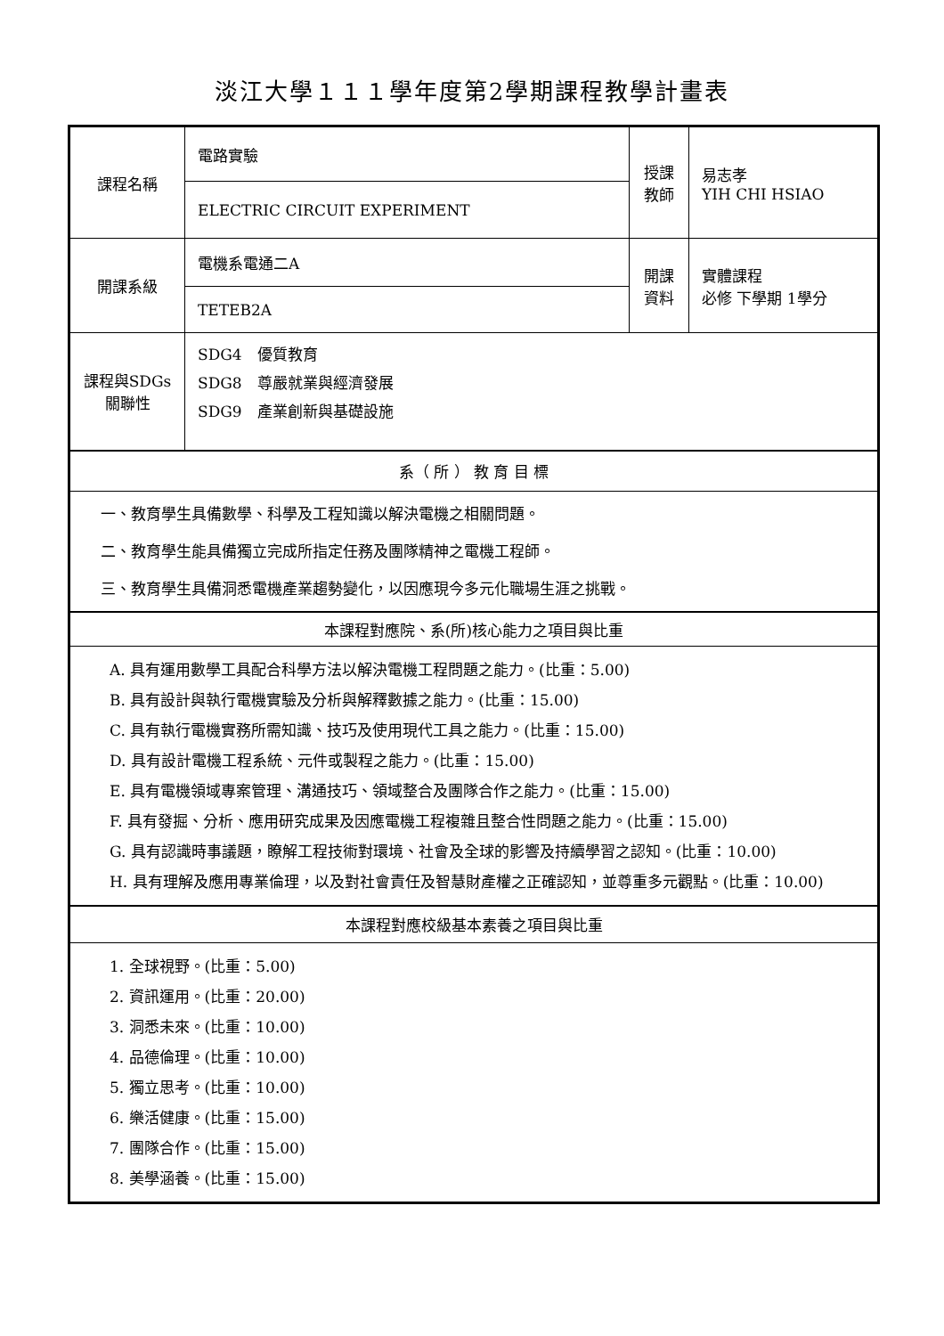淡江大學１１１學年度第2學期課程教學計畫表
| 課程名稱 | 電路實驗 | 授課 教師 | 易志孝 YIH CHI HSIAO |
| | ELECTRIC CIRCUIT EXPERIMENT | | |
| 開課系級 | 電機系電通二A | 開課 資料 | 實體課程 必修 下學期 1學分 |
| | TETEB2A | | |
| 課程與SDGs 關聯性 | SDG4 優質教育 SDG8 尊嚴就業與經濟發展 SDG9 產業創新與基礎設施 | | |
| 系（ 所 ） 教 育 目 標 | | | |
| 一、教育學生具備數學、科學及工程知識以解決電機之相關問題。 二、教育學生能具備獨立完成所指定任務及團隊精神之電機工程師。 三、教育學生具備洞悉電機產業趨勢變化，以因應現今多元化職場生涯之挑戰。 | | | |
| 本課程對應院、系(所)核心能力之項目與比重 | | | |
| A. 具有運用數學工具配合科學方法以解決電機工程問題之能力。(比重：5.00) B. 具有設計與執行電機實驗及分析與解釋數據之能力。(比重：15.00) C. 具有執行電機實務所需知識、技巧及使用現代工具之能力。(比重：15.00) D. 具有設計電機工程系統、元件或製程之能力。(比重：15.00) E. 具有電機領域專案管理、溝通技巧、領域整合及團隊合作之能力。(比重：15.00) F. 具有發掘、分析、應用研究成果及因應電機工程複雜且整合性問題之能力。(比重：15.00) G. 具有認識時事議題，瞭解工程技術對環境、社會及全球的影響及持續學習之認知。(比重：10.00) H. 具有理解及應用專業倫理，以及對社會責任及智慧財產權之正確認知，並尊重多元觀點。(比重：10.00) | | | |
| 本課程對應校級基本素養之項目與比重 | | | |
| 1. 全球視野。(比重：5.00) 2. 資訊運用。(比重：20.00) 3. 洞悉未來。(比重：10.00) 4. 品德倫理。(比重：10.00) 5. 獨立思考。(比重：10.00) 6. 樂活健康。(比重：15.00) 7. 團隊合作。(比重：15.00) 8. 美學涵養。(比重：15.00) | | | |